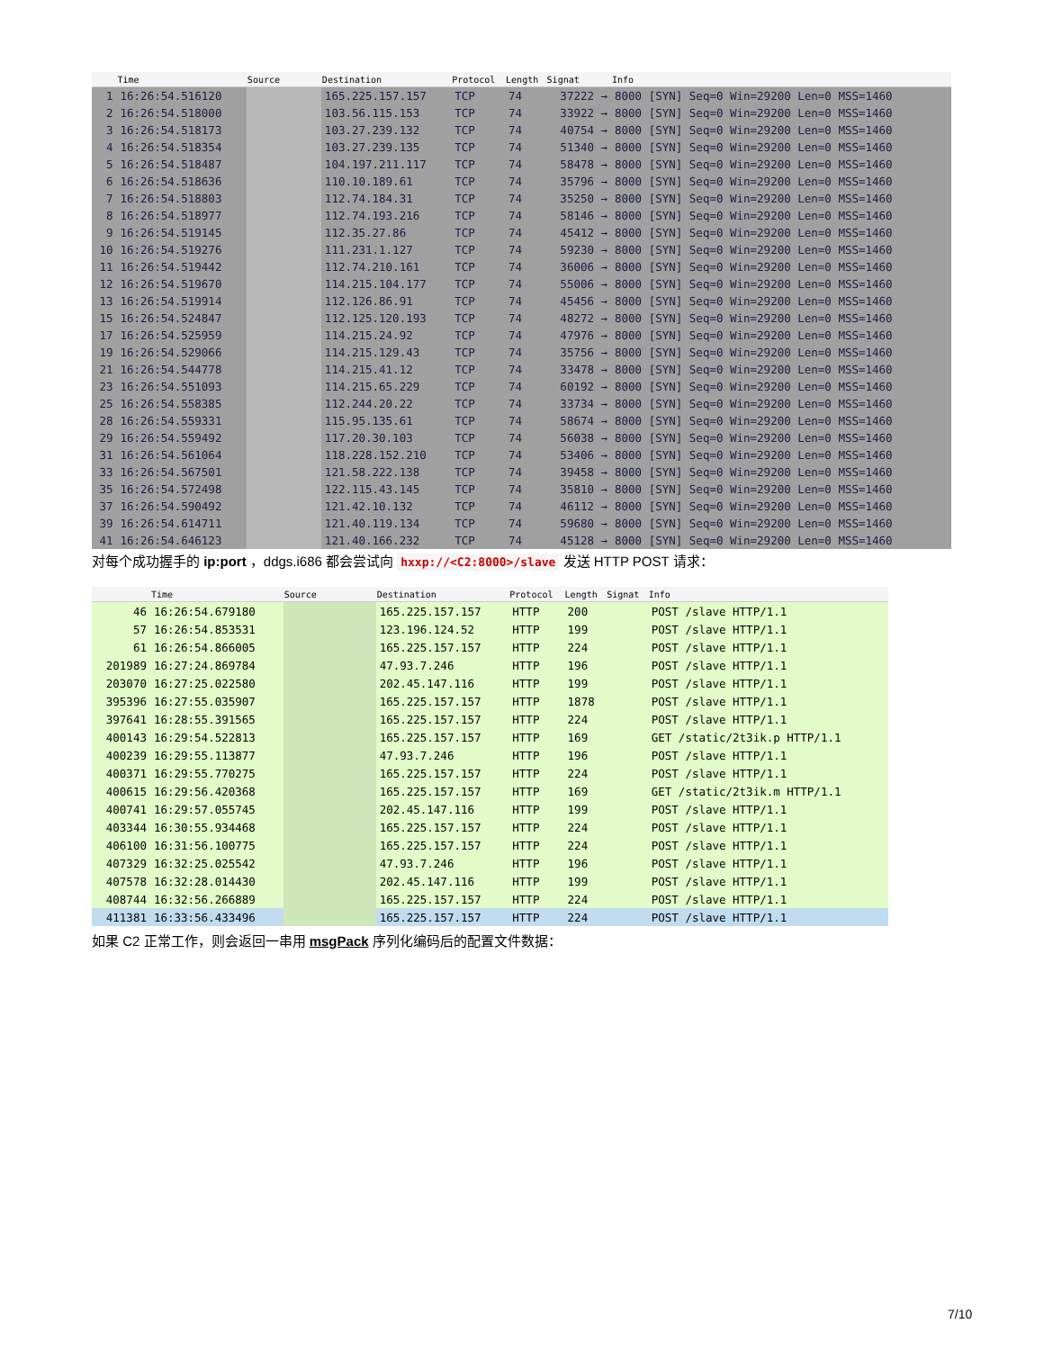| | Time | Source | Destination | Protocol | Length | Signat | Info |
| --- | --- | --- | --- | --- | --- | --- | --- |
| 1 | 16:26:54.516120 | | 165.225.157.157 | TCP | 74 | 37222 → | 8000 [SYN] Seq=0 Win=29200 Len=0 MSS=1460 |
| 2 | 16:26:54.518000 | | 103.56.115.153 | TCP | 74 | 33922 → | 8000 [SYN] Seq=0 Win=29200 Len=0 MSS=1460 |
| 3 | 16:26:54.518173 | | 103.27.239.132 | TCP | 74 | 40754 → | 8000 [SYN] Seq=0 Win=29200 Len=0 MSS=1460 |
| 4 | 16:26:54.518354 | | 103.27.239.135 | TCP | 74 | 51340 → | 8000 [SYN] Seq=0 Win=29200 Len=0 MSS=1460 |
| 5 | 16:26:54.518487 | | 104.197.211.117 | TCP | 74 | 58478 → | 8000 [SYN] Seq=0 Win=29200 Len=0 MSS=1460 |
| 6 | 16:26:54.518636 | | 110.10.189.61 | TCP | 74 | 35796 → | 8000 [SYN] Seq=0 Win=29200 Len=0 MSS=1460 |
| 7 | 16:26:54.518803 | | 112.74.184.31 | TCP | 74 | 35250 → | 8000 [SYN] Seq=0 Win=29200 Len=0 MSS=1460 |
| 8 | 16:26:54.518977 | | 112.74.193.216 | TCP | 74 | 58146 → | 8000 [SYN] Seq=0 Win=29200 Len=0 MSS=1460 |
| 9 | 16:26:54.519145 | | 112.35.27.86 | TCP | 74 | 45412 → | 8000 [SYN] Seq=0 Win=29200 Len=0 MSS=1460 |
| 10 | 16:26:54.519276 | | 111.231.1.127 | TCP | 74 | 59230 → | 8000 [SYN] Seq=0 Win=29200 Len=0 MSS=1460 |
| 11 | 16:26:54.519442 | | 112.74.210.161 | TCP | 74 | 36006 → | 8000 [SYN] Seq=0 Win=29200 Len=0 MSS=1460 |
| 12 | 16:26:54.519670 | | 114.215.104.177 | TCP | 74 | 55006 → | 8000 [SYN] Seq=0 Win=29200 Len=0 MSS=1460 |
| 13 | 16:26:54.519914 | | 112.126.86.91 | TCP | 74 | 45456 → | 8000 [SYN] Seq=0 Win=29200 Len=0 MSS=1460 |
| 15 | 16:26:54.524847 | | 112.125.120.193 | TCP | 74 | 48272 → | 8000 [SYN] Seq=0 Win=29200 Len=0 MSS=1460 |
| 17 | 16:26:54.525959 | | 114.215.24.92 | TCP | 74 | 47976 → | 8000 [SYN] Seq=0 Win=29200 Len=0 MSS=1460 |
| 19 | 16:26:54.529066 | | 114.215.129.43 | TCP | 74 | 35756 → | 8000 [SYN] Seq=0 Win=29200 Len=0 MSS=1460 |
| 21 | 16:26:54.544778 | | 114.215.41.12 | TCP | 74 | 33478 → | 8000 [SYN] Seq=0 Win=29200 Len=0 MSS=1460 |
| 23 | 16:26:54.551093 | | 114.215.65.229 | TCP | 74 | 60192 → | 8000 [SYN] Seq=0 Win=29200 Len=0 MSS=1460 |
| 25 | 16:26:54.558385 | | 112.244.20.22 | TCP | 74 | 33734 → | 8000 [SYN] Seq=0 Win=29200 Len=0 MSS=1460 |
| 28 | 16:26:54.559331 | | 115.95.135.61 | TCP | 74 | 58674 → | 8000 [SYN] Seq=0 Win=29200 Len=0 MSS=1460 |
| 29 | 16:26:54.559492 | | 117.20.30.103 | TCP | 74 | 56038 → | 8000 [SYN] Seq=0 Win=29200 Len=0 MSS=1460 |
| 31 | 16:26:54.561064 | | 118.228.152.210 | TCP | 74 | 53406 → | 8000 [SYN] Seq=0 Win=29200 Len=0 MSS=1460 |
| 33 | 16:26:54.567501 | | 121.58.222.138 | TCP | 74 | 39458 → | 8000 [SYN] Seq=0 Win=29200 Len=0 MSS=1460 |
| 35 | 16:26:54.572498 | | 122.115.43.145 | TCP | 74 | 35810 → | 8000 [SYN] Seq=0 Win=29200 Len=0 MSS=1460 |
| 37 | 16:26:54.590492 | | 121.42.10.132 | TCP | 74 | 46112 → | 8000 [SYN] Seq=0 Win=29200 Len=0 MSS=1460 |
| 39 | 16:26:54.614711 | | 121.40.119.134 | TCP | 74 | 59680 → | 8000 [SYN] Seq=0 Win=29200 Len=0 MSS=1460 |
| 41 | 16:26:54.646123 | | 121.40.166.232 | TCP | 74 | 45128 → | 8000 [SYN] Seq=0 Win=29200 Len=0 MSS=1460 |
对每个成功握手的 ip:port ，ddgs.i686 都会尝试向 hxxp://<C2:8000>/slave 发送 HTTP POST 请求：
| | Time | Source | Destination | Protocol | Length | Signat | Info |
| --- | --- | --- | --- | --- | --- | --- | --- |
| 46 | 16:26:54.679180 | | 165.225.157.157 | HTTP | 200 | | POST /slave HTTP/1.1 |
| 57 | 16:26:54.853531 | | 123.196.124.52 | HTTP | 199 | | POST /slave HTTP/1.1 |
| 61 | 16:26:54.866005 | | 165.225.157.157 | HTTP | 224 | | POST /slave HTTP/1.1 |
| 201989 | 16:27:24.869784 | | 47.93.7.246 | HTTP | 196 | | POST /slave HTTP/1.1 |
| 203070 | 16:27:25.022580 | | 202.45.147.116 | HTTP | 199 | | POST /slave HTTP/1.1 |
| 395396 | 16:27:55.035907 | | 165.225.157.157 | HTTP | 1878 | | POST /slave HTTP/1.1 |
| 397641 | 16:28:55.391565 | | 165.225.157.157 | HTTP | 224 | | POST /slave HTTP/1.1 |
| 400143 | 16:29:54.522813 | | 165.225.157.157 | HTTP | 169 | | GET /static/2t3ik.p HTTP/1.1 |
| 400239 | 16:29:55.113877 | | 47.93.7.246 | HTTP | 196 | | POST /slave HTTP/1.1 |
| 400371 | 16:29:55.770275 | | 165.225.157.157 | HTTP | 224 | | POST /slave HTTP/1.1 |
| 400615 | 16:29:56.420368 | | 165.225.157.157 | HTTP | 169 | | GET /static/2t3ik.m HTTP/1.1 |
| 400741 | 16:29:57.055745 | | 202.45.147.116 | HTTP | 199 | | POST /slave HTTP/1.1 |
| 403344 | 16:30:55.934468 | | 165.225.157.157 | HTTP | 224 | | POST /slave HTTP/1.1 |
| 406100 | 16:31:56.100775 | | 165.225.157.157 | HTTP | 224 | | POST /slave HTTP/1.1 |
| 407329 | 16:32:25.025542 | | 47.93.7.246 | HTTP | 196 | | POST /slave HTTP/1.1 |
| 407578 | 16:32:28.014430 | | 202.45.147.116 | HTTP | 199 | | POST /slave HTTP/1.1 |
| 408744 | 16:32:56.266889 | | 165.225.157.157 | HTTP | 224 | | POST /slave HTTP/1.1 |
| 411381 | 16:33:56.433496 | | 165.225.157.157 | HTTP | 224 | | POST /slave HTTP/1.1 |
如果 C2 正常工作，则会返回一串用 msgPack 序列化编码后的配置文件数据：
7/10